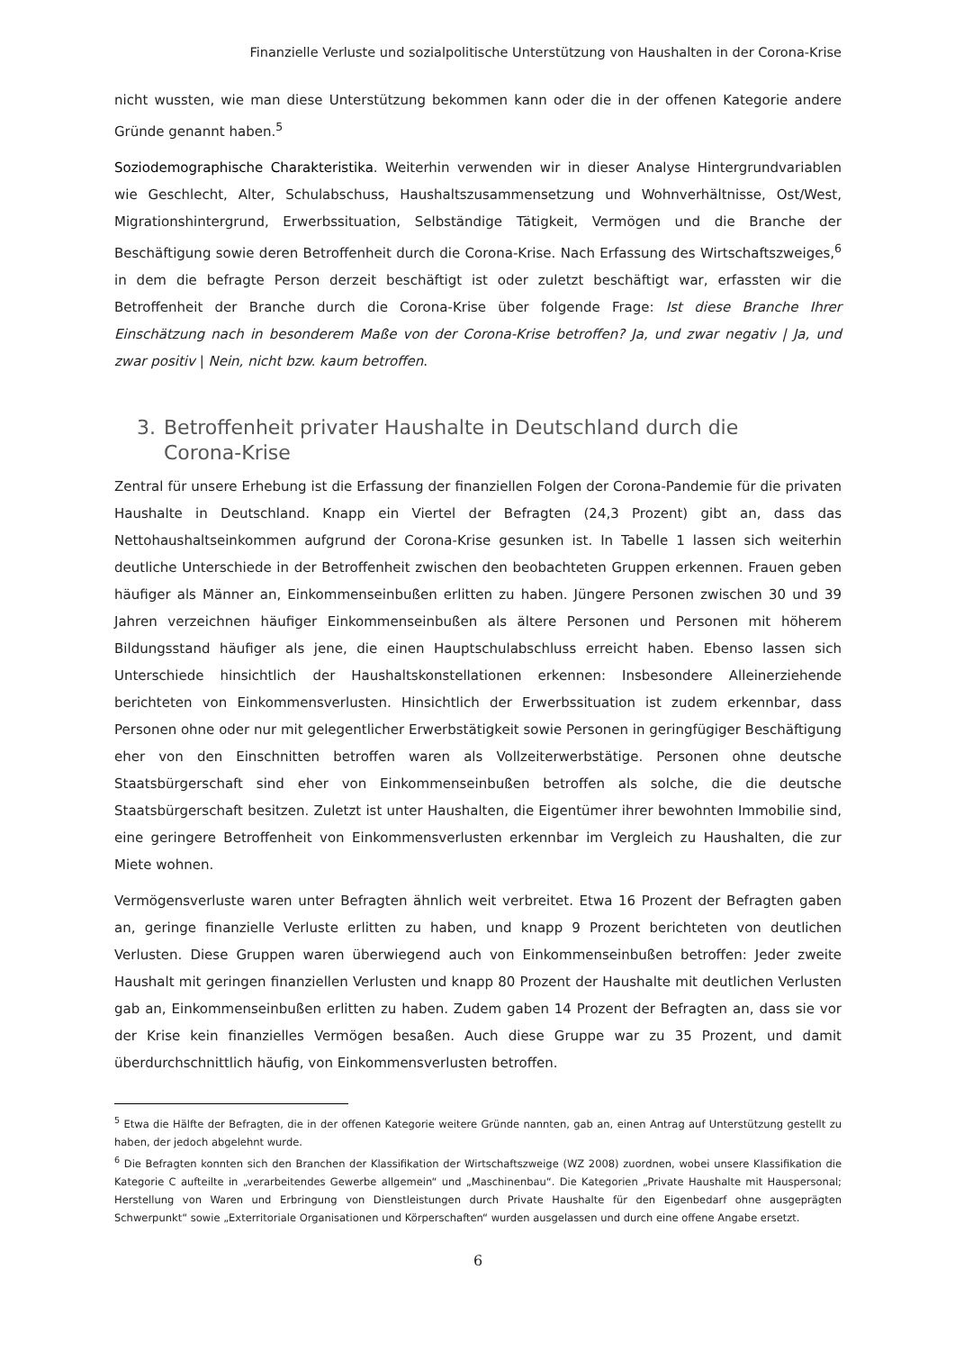Finanzielle Verluste und sozialpolitische Unterstützung von Haushalten in der Corona-Krise
nicht wussten, wie man diese Unterstützung bekommen kann oder die in der offenen Kategorie andere Gründe genannt haben.<sup>5</sup>
Soziodemographische Charakteristika. Weiterhin verwenden wir in dieser Analyse Hintergrundvariablen wie Geschlecht, Alter, Schulabschuss, Haushaltszusammensetzung und Wohnverhältnisse, Ost/West, Migrationshintergrund, Erwerbssituation, Selbständige Tätigkeit, Vermögen und die Branche der Beschäftigung sowie deren Betroffenheit durch die Corona-Krise. Nach Erfassung des Wirtschaftszweiges,<sup>6</sup> in dem die befragte Person derzeit beschäftigt ist oder zuletzt beschäftigt war, erfassten wir die Betroffenheit der Branche durch die Corona-Krise über folgende Frage: Ist diese Branche Ihrer Einschätzung nach in besonderem Maße von der Corona-Krise betroffen? Ja, und zwar negativ | Ja, und zwar positiv | Nein, nicht bzw. kaum betroffen.
3. Betroffenheit privater Haushalte in Deutschland durch die
Corona-Krise
Zentral für unsere Erhebung ist die Erfassung der finanziellen Folgen der Corona-Pandemie für die privaten Haushalte in Deutschland. Knapp ein Viertel der Befragten (24,3 Prozent) gibt an, dass das Nettohaushaltseinkommen aufgrund der Corona-Krise gesunken ist. In Tabelle 1 lassen sich weiterhin deutliche Unterschiede in der Betroffenheit zwischen den beobachteten Gruppen erkennen. Frauen geben häufiger als Männer an, Einkommenseinbußen erlitten zu haben. Jüngere Personen zwischen 30 und 39 Jahren verzeichnen häufiger Einkommenseinbußen als ältere Personen und Personen mit höherem Bildungsstand häufiger als jene, die einen Hauptschulabschluss erreicht haben. Ebenso lassen sich Unterschiede hinsichtlich der Haushaltskonstellationen erkennen: Insbesondere Alleinerziehende berichteten von Einkommensverlusten. Hinsichtlich der Erwerbssituation ist zudem erkennbar, dass Personen ohne oder nur mit gelegentlicher Erwerbstätigkeit sowie Personen in geringfügiger Beschäftigung eher von den Einschnitten betroffen waren als Vollzeiterwerbstätige. Personen ohne deutsche Staatsbürgerschaft sind eher von Einkommenseinbußen betroffen als solche, die die deutsche Staatsbürgerschaft besitzen. Zuletzt ist unter Haushalten, die Eigentümer ihrer bewohnten Immobilie sind, eine geringere Betroffenheit von Einkommensverlusten erkennbar im Vergleich zu Haushalten, die zur Miete wohnen.
Vermögensverluste waren unter Befragten ähnlich weit verbreitet. Etwa 16 Prozent der Befragten gaben an, geringe finanzielle Verluste erlitten zu haben, und knapp 9 Prozent berichteten von deutlichen Verlusten. Diese Gruppen waren überwiegend auch von Einkommenseinbußen betroffen: Jeder zweite Haushalt mit geringen finanziellen Verlusten und knapp 80 Prozent der Haushalte mit deutlichen Verlusten gab an, Einkommenseinbußen erlitten zu haben. Zudem gaben 14 Prozent der Befragten an, dass sie vor der Krise kein finanzielles Vermögen besaßen. Auch diese Gruppe war zu 35 Prozent, und damit überdurchschnittlich häufig, von Einkommensverlusten betroffen.
<sup>5</sup> Etwa die Hälfte der Befragten, die in der offenen Kategorie weitere Gründe nannten, gab an, einen Antrag auf Unterstützung gestellt zu haben, der jedoch abgelehnt wurde.
<sup>6</sup> Die Befragten konnten sich den Branchen der Klassifikation der Wirtschaftszweige (WZ 2008) zuordnen, wobei unsere Klassifikation die Kategorie C aufteilte in „verarbeitendes Gewerbe allgemein“ und „Maschinenbau“. Die Kategorien „Private Haushalte mit Hauspersonal; Herstellung von Waren und Erbringung von Dienstleistungen durch Private Haushalte für den Eigenbedarf ohne ausgeprägten Schwerpunkt“ sowie „Exterritoriale Organisationen und Körperschaften“ wurden ausgelassen und durch eine offene Angabe ersetzt.
6